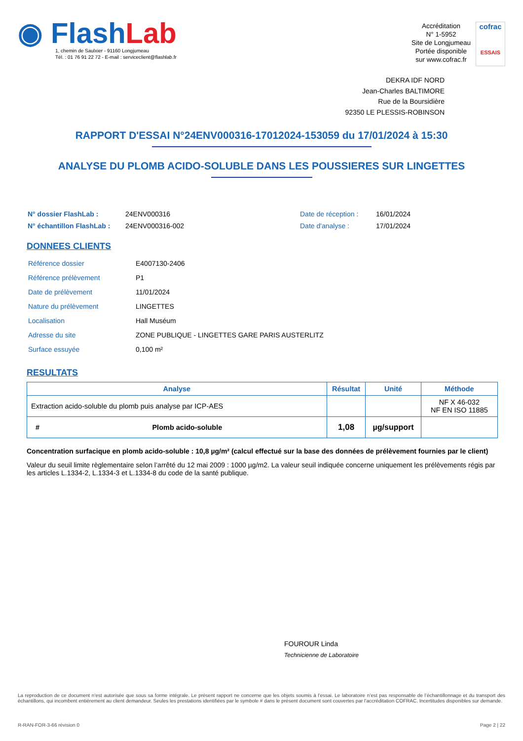◉ FlashLab
1, chemin de Saulxier - 91160 Longjumeau
Tél. : 01 76 91 22 72 - E-mail : serviceclient@flashlab.fr
Accréditation
N° 1-5952
Site de Longjumeau
Portée disponible
sur www.cofrac.fr
cofrac
ESSAIS
DEKRA IDF NORD
Jean-Charles BALTIMORE
Rue de la Boursidière
92350 LE PLESSIS-ROBINSON
RAPPORT D'ESSAI N°24ENV000316-17012024-153059 du 17/01/2024 à 15:30
ANALYSE DU PLOMB ACIDO-SOLUBLE DANS LES POUSSIERES SUR LINGETTES
| N° dossier FlashLab : | 24ENV000316 | Date de réception : | 16/01/2024 |
| N° échantillon FlashLab : | 24ENV000316-002 | Date d'analyse : | 17/01/2024 |
DONNEES CLIENTS
| Référence dossier | E4007130-2406 |
| Référence prélèvement | P1 |
| Date de prélèvement | 11/01/2024 |
| Nature du prélèvement | LINGETTES |
| Localisation | Hall Muséum |
| Adresse du site | ZONE PUBLIQUE - LINGETTES GARE PARIS AUSTERLITZ |
| Surface essuyée | 0,100 m² |
RESULTATS
| Analyse | | Résultat | Unité | Méthode |
| --- | --- | --- | --- | --- |
| Extraction acido-soluble du plomb puis analyse par ICP-AES | | | | NF X 46-032 NF EN ISO 11885 |
| # | Plomb acido-soluble | 1,08 | µg/support | |
Concentration surfacique en plomb acido-soluble : 10,8 µg/m² (calcul effectué sur la base des données de prélèvement fournies par le client)
Valeur du seuil limite règlementaire selon l’arrêté du 12 mai 2009 : 1000 µg/m2. La valeur seuil indiquée concerne uniquement les prélèvements régis par les articles L.1334-2, L.1334-3 et L.1334-8 du code de la santé publique.
FOUROUR Linda
Technicienne de Laboratoire
La reproduction de ce document n’est autorisée que sous sa forme intégrale. Le présent rapport ne concerne que les objets soumis à l’essai. Le laboratoire n’est pas responsable de l’échantillonnage et du transport des échantillons, qui incombent entièrement au client demandeur. Seules les prestations identifiées par le symbole # dans le présent document sont couvertes par l’accréditation COFRAC. Incertitudes disponibles sur demande.
R-RAN-FOR-3-66 révision 0 Page 2 | 22